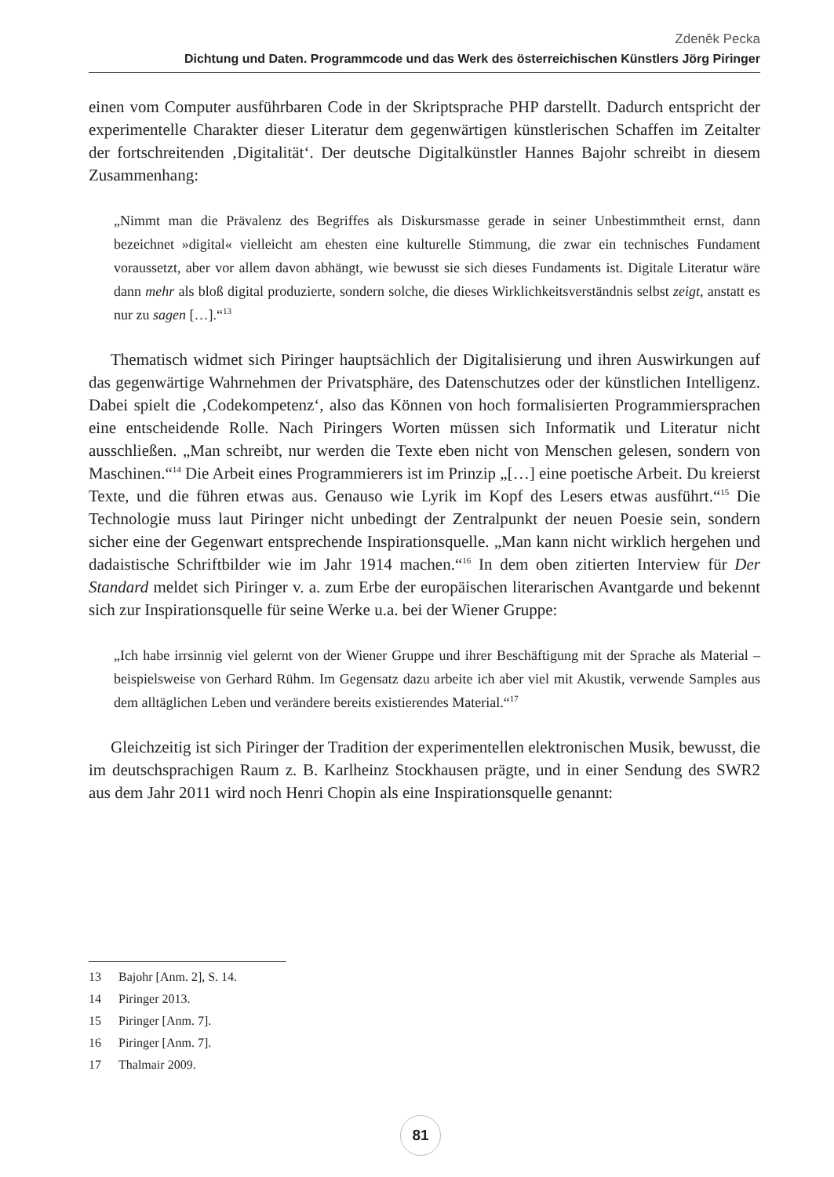Zdeněk Pecka
Dichtung und Daten. Programmcode und das Werk des österreichischen Künstlers Jörg Piringer
einen vom Computer ausführbaren Code in der Skriptsprache PHP darstellt. Dadurch entspricht der experimentelle Charakter dieser Literatur dem gegenwärtigen künstlerischen Schaffen im Zeitalter der fortschreitenden ‚Digitalität‘. Der deutsche Digitalkünstler Hannes Bajohr schreibt in diesem Zusammenhang:
„Nimmt man die Prävalenz des Begriffes als Diskursmasse gerade in seiner Unbestimmtheit ernst, dann bezeichnet »digital« vielleicht am ehesten eine kulturelle Stimmung, die zwar ein technisches Fundament voraussetzt, aber vor allem davon abhängt, wie bewusst sie sich dieses Fundaments ist. Digitale Literatur wäre dann mehr als bloß digital produzierte, sondern solche, die dieses Wirklichkeitsverständnis selbst zeigt, anstatt es nur zu sagen […].“<sup>13</sup>
Thematisch widmet sich Piringer hauptsächlich der Digitalisierung und ihren Auswirkungen auf das gegenwärtige Wahrnehmen der Privatsphäre, des Datenschutzes oder der künstlichen Intelligenz. Dabei spielt die ‚Codekompetenz‘, also das Können von hoch formalisierten Programmiersprachen eine entscheidende Rolle. Nach Piringers Worten müssen sich Informatik und Literatur nicht ausschließen. „Man schreibt, nur werden die Texte eben nicht von Menschen gelesen, sondern von Maschinen.“<sup>14</sup> Die Arbeit eines Programmierers ist im Prinzip „[…] eine poetische Arbeit. Du kreierst Texte, und die führen etwas aus. Genauso wie Lyrik im Kopf des Lesers etwas ausführt.“<sup>15</sup> Die Technologie muss laut Piringer nicht unbedingt der Zentralpunkt der neuen Poesie sein, sondern sicher eine der Gegenwart entsprechende Inspirationsquelle. „Man kann nicht wirklich hergehen und dadaistische Schriftbilder wie im Jahr 1914 machen.“<sup>16</sup> In dem oben zitierten Interview für Der Standard meldet sich Piringer v. a. zum Erbe der europäischen literarischen Avantgarde und bekennt sich zur Inspirationsquelle für seine Werke u.a. bei der Wiener Gruppe:
„Ich habe irrsinnig viel gelernt von der Wiener Gruppe und ihrer Beschäftigung mit der Sprache als Material – beispielsweise von Gerhard Rühm. Im Gegensatz dazu arbeite ich aber viel mit Akustik, verwende Samples aus dem alltäglichen Leben und verändere bereits existierendes Material.“<sup>17</sup>
Gleichzeitig ist sich Piringer der Tradition der experimentellen elektronischen Musik, bewusst, die im deutschsprachigen Raum z. B. Karlheinz Stockhausen prägte, und in einer Sendung des SWR2 aus dem Jahr 2011 wird noch Henri Chopin als eine Inspirationsquelle genannt:
13 Bajohr [Anm. 2], S. 14.
14 Piringer 2013.
15 Piringer [Anm. 7].
16 Piringer [Anm. 7].
17 Thalmair 2009.
81